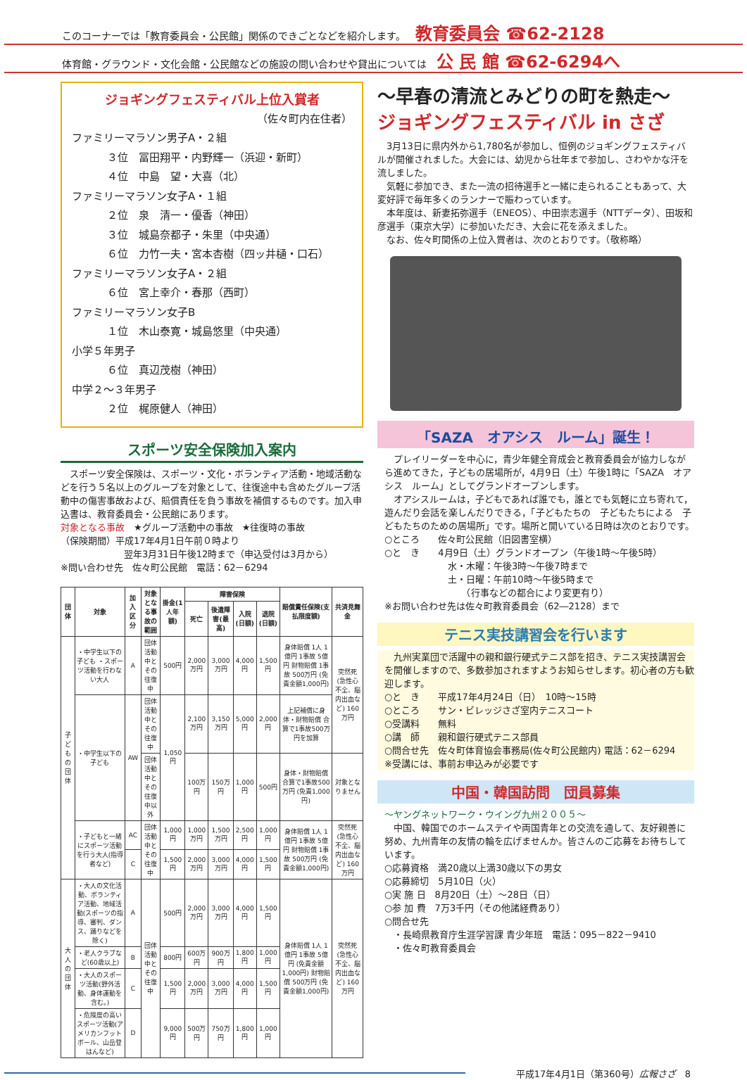このコーナーでは「教育委員会・公民館」関係のできごとなどを紹介します。 教育委員会 ☎62-2128
体育館・グラウンド・文化会館・公民館などの施設の問い合わせや貸出については 公 民 館 ☎62-6294へ
ジョギングフェスティバル上位入賞者
（佐々町内在住者）
ファミリーマラソン男子A・２組
３位　冨田翔平・内野輝一（浜迎・新町）
４位　中島　望・大喜（北）
ファミリーマラソン女子A・１組
２位　泉　清一・優香（神田）
３位　城島奈都子・朱里（中央通）
６位　力竹一夫・宮本杏樹（四ッ井樋・口石）
ファミリーマラソン女子A・２組
６位　宮上幸介・春那（西町）
ファミリーマラソン女子B
１位　木山泰寛・城島悠里（中央通）
小学５年男子
６位　真辺茂樹（神田）
中学２～３年男子
２位　梶原健人（神田）
スポーツ安全保険加入案内
スポーツ安全保険は、スポーツ・文化・ボランティア活動・地域活動などを行う５名以上のグループを対象として、往復途中も含めたグループ活動中の傷害事故および、賠償責任を負う事故を補償するものです。加入申込書は、教育委員会・公民館にあります。
対象となる事故　★グループ活動中の事故　★往復時の事故
（保険期間）平成17年4月1日午前０時より
翌年3月31日午後12時まで（申込受付は3月から）
※問い合わせ先　佐々町公民館　電話：62－6294
| 団体 | 対象 | 加入区分 | 対象となる事故の範囲 | 掛金(1人年額) | 障害保険 | | | | 賠償責任保険(支払限度額) | 共済見舞金 |
| --- | --- | --- | --- | --- | --- | --- | --- | --- | --- | --- |
| | | | | | 死亡 | 後遺障害(最高) | 入院(日額) | 退院(日額) | | |
| 子どもの団体 | ・中学生以下の子ども ・スポーツ活動を行わない大人 | A | 団体活動中とその往復中 | 500円 | 2,000万円 | 3,000万円 | 4,000円 | 1,500円 | 身体賠償 1人 1億円 1事故 5億円 財物賠償 1事故 500万円 (免責金額1,000円) | 突然死(急性心不全、脳内出血など) 160万円 |
| | ・中学生以下の子ども | AW | 団体活動中とその往復中 | 1,050円 | 2,100万円 | 3,150万円 | 5,000円 | 2,000円 | 上記補償に身体・財物賠償 合算で1事故500万円を加算 | |
| | | | 団体活動中とその往復中以外 | | 100万円 | 150万円 | 1,000円 | 500円 | 身体・財物賠償 合算で1事故500万円 (免責1,000円) | 対象となりません |
| | ・子どもと一緒にスポーツ活動を行う大人(指導者など) | AC | 団体活動中とその往復中 | 1,000円 | 1,000万円 | 1,500万円 | 2,500円 | 1,000円 | 身体賠償 1人 1億円 1事故 5億円 財物賠償 1事故 500万円 (免責金額1,000円) | 突然死(急性心不全、脳内出血など) 160万円 |
| | | C | | 1,500円 | 2,000万円 | 3,000万円 | 4,000円 | 1,500円 | | |
| 大人の団体 | ・大人の文化活動、ボランティア活動、地域活動(スポーツの指導、審判、ダンス、踊りなどを除く) | A | 団体活動中とその往復中 | 500円 | 2,000万円 | 3,000万円 | 4,000円 | 1,500円 | 身体賠償 1人 1億円 1事故 5億円 (免責金額1,000円) 財物賠償 500万円 (免責金額1,000円) | 突然死(急性心不全、脳内出血など) 160万円 |
| | ・老人クラブなど(60歳以上) | B | | 800円 | 600万円 | 900万円 | 1,800円 | 1,000円 | | |
| | ・大人のスポーツ活動(野外活動、身体運動を含む。) | C | | 1,500円 | 2,000万円 | 3,000万円 | 4,000円 | 1,500円 | | |
| | ・危険度の高いスポーツ活動(アメリカンフットボール、山岳登はんなど) | D | | 9,000円 | 500万円 | 750万円 | 1,800円 | 1,000円 | | |
～早春の清流とみどりの町を熱走～
ジョギングフェスティバル in さざ
3月13日に県内外から1,780名が参加し、恒例のジョギングフェスティバルが開催されました。大会には、幼児から壮年まで参加し、さわやかな汗を流しました。
気軽に参加でき、また一流の招待選手と一緒に走られることもあって、大変好評で毎年多くのランナーで賑わっています。
本年度は、新妻拓弥選手（ENEOS）、中田崇志選手（NTTデータ）、田坂和彦選手（東京大学）に参加いただき、大会に花を添えました。
なお、佐々町関係の上位入賞者は、次のとおりです。（敬称略）
「SAZA　オアシス　ルーム」誕生！
プレイリーダーを中心に，青少年健全育成会と教育委員会が協力しながら進めてきた，子どもの居場所が，4月9日（土）午後1時に「SAZA　オアシス　ルーム」としてグランドオープンします。
オアシスルームは，子どもであれば誰でも，誰とでも気軽に立ち寄れて，遊んだり会話を楽しんだりできる，「子どもたちの　子どもたちによる　子どもたちのための居場所」です。場所と開いている日時は次のとおりです。
○ところ　　佐々町公民館（旧図書室横）
○と　き　　4月9日（土）グランドオープン（午後1時～午後5時）
水・木曜：午後3時～午後7時まで
土・日曜：午前10時～午後5時まで
　　（行事などの都合により変更有り）
※お問い合わせ先は佐々町教育委員会（62―2128）まで
テニス実技講習会を行います
九州実業団で活躍中の親和銀行硬式テニス部を招き、テニス実技講習会を開催しますので、多数参加されますようお知らせします。初心者の方も歓迎します。
○と　き　　平成17年4月24日（日）　10時～15時
○ところ　　サン・ビレッジさざ室内テニスコート
○受講料　　無料
○講　師　　親和銀行硬式テニス部員
○問合せ先　佐々町体育協会事務局(佐々町公民館内) 電話：62－6294
※受講には、事前お申込みが必要です
中国・韓国訪問　団員募集
～ヤングネットワーク・ウイング九州２００５～
中国、韓国でのホームステイや両国青年との交流を通して、友好親善に努め、九州青年の友情の輪を広げませんか。皆さんのご応募をお待ちしています。
○応募資格　満20歳以上満30歳以下の男女
○応募締切　5月10日（火）
○実 施 日　8月20日（土）～28日（日）
○参 加 費　7万3千円（その他諸経費あり）
○問合せ先
　・長崎県教育庁生涯学習課 青少年班　電話：095－822－9410
　・佐々町教育委員会
平成17年4月1日（第360号）広報さざ　8